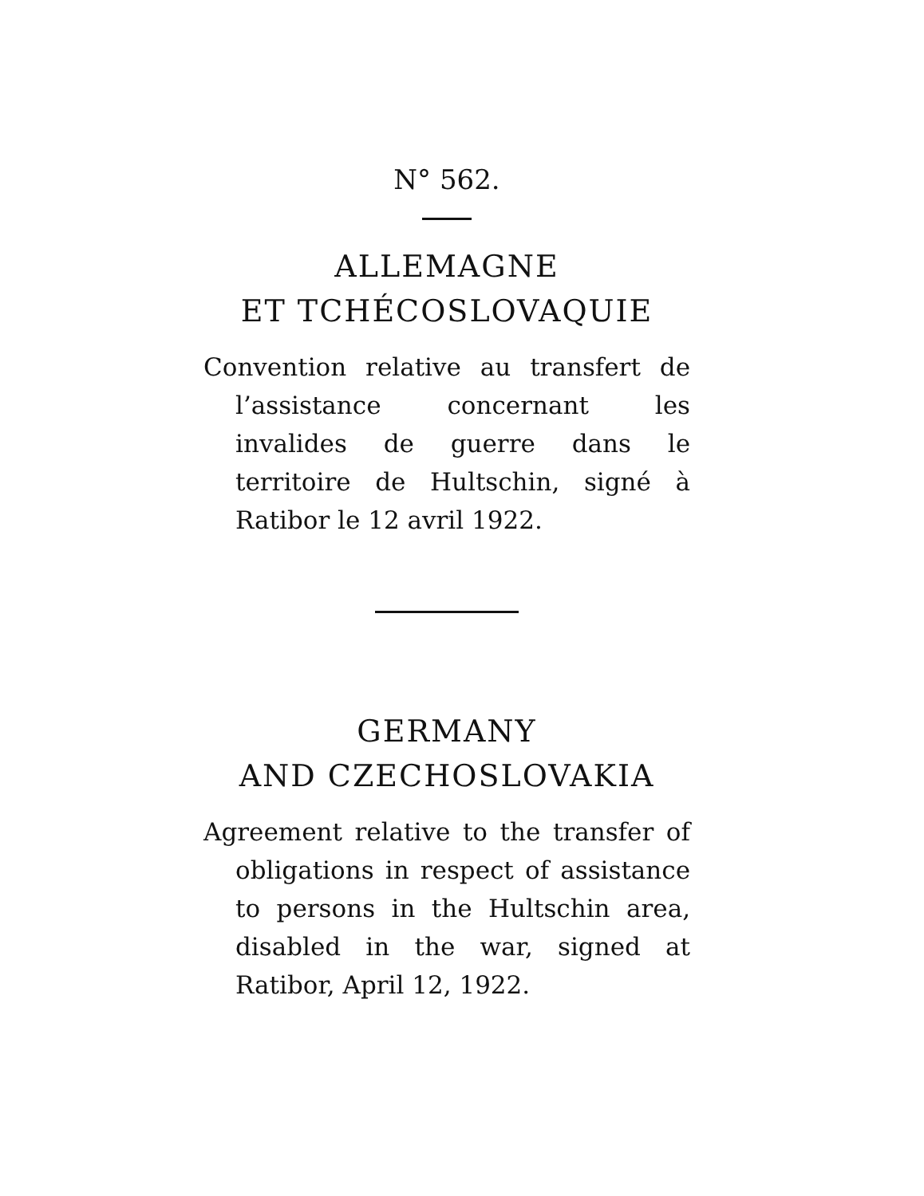N° 562.
ALLEMAGNE
ET TCHÉCOSLOVAQUIE
Convention relative au transfert de l’assistance concernant les invalides de guerre dans le territoire de Hultschin, signé à Ratibor le 12 avril 1922.
GERMANY
AND CZECHOSLOVAKIA
Agreement relative to the transfer of obligations in respect of assistance to persons in the Hultschin area, disabled in the war, signed at Ratibor, April 12, 1922.